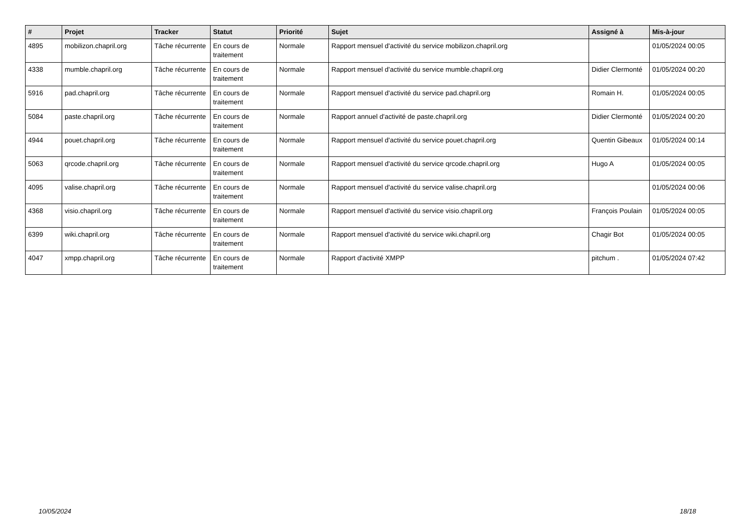| # | Projet | Tracker | Statut | Priorité | Sujet | Assigné à | Mis-à-jour |
| --- | --- | --- | --- | --- | --- | --- | --- |
| 4895 | mobilizon.chapril.org | Tâche récurrente | En cours de traitement | Normale | Rapport mensuel d'activité du service mobilizon.chapril.org | | 01/05/2024 00:05 |
| 4338 | mumble.chapril.org | Tâche récurrente | En cours de traitement | Normale | Rapport mensuel d'activité du service mumble.chapril.org | Didier Clermonté | 01/05/2024 00:20 |
| 5916 | pad.chapril.org | Tâche récurrente | En cours de traitement | Normale | Rapport mensuel d'activité du service pad.chapril.org | Romain H. | 01/05/2024 00:05 |
| 5084 | paste.chapril.org | Tâche récurrente | En cours de traitement | Normale | Rapport annuel d'activité de paste.chapril.org | Didier Clermonté | 01/05/2024 00:20 |
| 4944 | pouet.chapril.org | Tâche récurrente | En cours de traitement | Normale | Rapport mensuel d'activité du service pouet.chapril.org | Quentin Gibeaux | 01/05/2024 00:14 |
| 5063 | qrcode.chapril.org | Tâche récurrente | En cours de traitement | Normale | Rapport mensuel d'activité du service qrcode.chapril.org | Hugo A | 01/05/2024 00:05 |
| 4095 | valise.chapril.org | Tâche récurrente | En cours de traitement | Normale | Rapport mensuel d'activité du service valise.chapril.org | | 01/05/2024 00:06 |
| 4368 | visio.chapril.org | Tâche récurrente | En cours de traitement | Normale | Rapport mensuel d'activité du service visio.chapril.org | François Poulain | 01/05/2024 00:05 |
| 6399 | wiki.chapril.org | Tâche récurrente | En cours de traitement | Normale | Rapport mensuel d'activité du service wiki.chapril.org | Chagir Bot | 01/05/2024 00:05 |
| 4047 | xmpp.chapril.org | Tâche récurrente | En cours de traitement | Normale | Rapport d'activité XMPP | pitchum . | 01/05/2024 07:42 |
10/05/2024 18/18